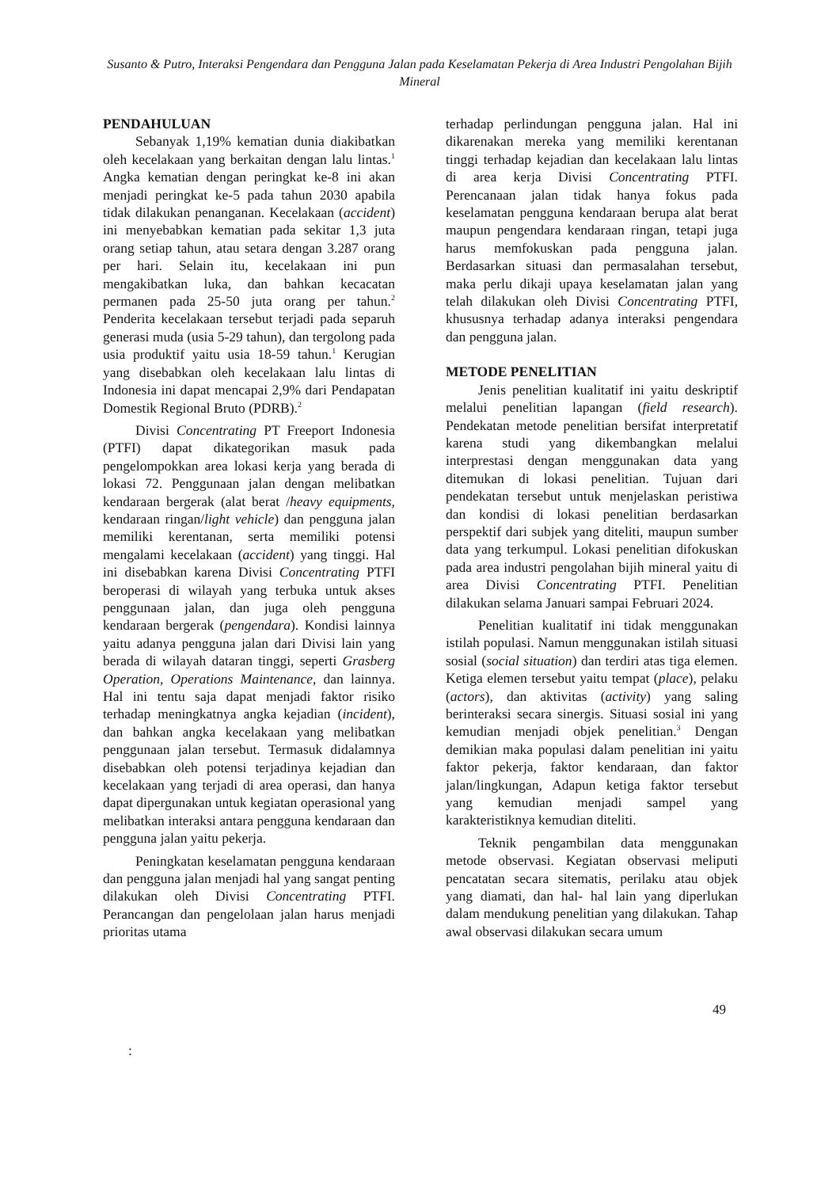Susanto & Putro, Interaksi Pengendara dan Pengguna Jalan pada Keselamatan Pekerja di Area Industri Pengolahan Bijih Mineral
PENDAHULUAN
Sebanyak 1,19% kematian dunia diakibatkan oleh kecelakaan yang berkaitan dengan lalu lintas.<sup>1</sup> Angka kematian dengan peringkat ke-8 ini akan menjadi peringkat ke-5 pada tahun 2030 apabila tidak dilakukan penanganan. Kecelakaan (accident) ini menyebabkan kematian pada sekitar 1,3 juta orang setiap tahun, atau setara dengan 3.287 orang per hari. Selain itu, kecelakaan ini pun mengakibatkan luka, dan bahkan kecacatan permanen pada 25-50 juta orang per tahun.<sup>2</sup> Penderita kecelakaan tersebut terjadi pada separuh generasi muda (usia 5-29 tahun), dan tergolong pada usia produktif yaitu usia 18-59 tahun.<sup>1</sup> Kerugian yang disebabkan oleh kecelakaan lalu lintas di Indonesia ini dapat mencapai 2,9% dari Pendapatan Domestik Regional Bruto (PDRB).<sup>2</sup>
Divisi Concentrating PT Freeport Indonesia (PTFI) dapat dikategorikan masuk pada pengelompokkan area lokasi kerja yang berada di lokasi 72. Penggunaan jalan dengan melibatkan kendaraan bergerak (alat berat /heavy equipments, kendaraan ringan/light vehicle) dan pengguna jalan memiliki kerentanan, serta memiliki potensi mengalami kecelakaan (accident) yang tinggi. Hal ini disebabkan karena Divisi Concentrating PTFI beroperasi di wilayah yang terbuka untuk akses penggunaan jalan, dan juga oleh pengguna kendaraan bergerak (pengendara). Kondisi lainnya yaitu adanya pengguna jalan dari Divisi lain yang berada di wilayah dataran tinggi, seperti Grasberg Operation, Operations Maintenance, dan lainnya. Hal ini tentu saja dapat menjadi faktor risiko terhadap meningkatnya angka kejadian (incident), dan bahkan angka kecelakaan yang melibatkan penggunaan jalan tersebut. Termasuk didalamnya disebabkan oleh potensi terjadinya kejadian dan kecelakaan yang terjadi di area operasi, dan hanya dapat dipergunakan untuk kegiatan operasional yang melibatkan interaksi antara pengguna kendaraan dan pengguna jalan yaitu pekerja.
Peningkatan keselamatan pengguna kendaraan dan pengguna jalan menjadi hal yang sangat penting dilakukan oleh Divisi Concentrating PTFI. Perancangan dan pengelolaan jalan harus menjadi prioritas utama
terhadap perlindungan pengguna jalan. Hal ini dikarenakan mereka yang memiliki kerentanan tinggi terhadap kejadian dan kecelakaan lalu lintas di area kerja Divisi Concentrating PTFI. Perencanaan jalan tidak hanya fokus pada keselamatan pengguna kendaraan berupa alat berat maupun pengendara kendaraan ringan, tetapi juga harus memfokuskan pada pengguna jalan. Berdasarkan situasi dan permasalahan tersebut, maka perlu dikaji upaya keselamatan jalan yang telah dilakukan oleh Divisi Concentrating PTFI, khususnya terhadap adanya interaksi pengendara dan pengguna jalan.
METODE PENELITIAN
Jenis penelitian kualitatif ini yaitu deskriptif melalui penelitian lapangan (field research). Pendekatan metode penelitian bersifat interpretatif karena studi yang dikembangkan melalui interprestasi dengan menggunakan data yang ditemukan di lokasi penelitian. Tujuan dari pendekatan tersebut untuk menjelaskan peristiwa dan kondisi di lokasi penelitian berdasarkan perspektif dari subjek yang diteliti, maupun sumber data yang terkumpul. Lokasi penelitian difokuskan pada area industri pengolahan bijih mineral yaitu di area Divisi Concentrating PTFI. Penelitian dilakukan selama Januari sampai Februari 2024.
Penelitian kualitatif ini tidak menggunakan istilah populasi. Namun menggunakan istilah situasi sosial (social situation) dan terdiri atas tiga elemen. Ketiga elemen tersebut yaitu tempat (place), pelaku (actors), dan aktivitas (activity) yang saling berinteraksi secara sinergis. Situasi sosial ini yang kemudian menjadi objek penelitian.<sup>3</sup> Dengan demikian maka populasi dalam penelitian ini yaitu faktor pekerja, faktor kendaraan, dan faktor jalan/lingkungan, Adapun ketiga faktor tersebut yang kemudian menjadi sampel yang karakteristiknya kemudian diteliti.
Teknik pengambilan data menggunakan metode observasi. Kegiatan observasi meliputi pencatatan secara sitematis, perilaku atau objek yang diamati, dan hal- hal lain yang diperlukan dalam mendukung penelitian yang dilakukan. Tahap awal observasi dilakukan secara umum
49
: